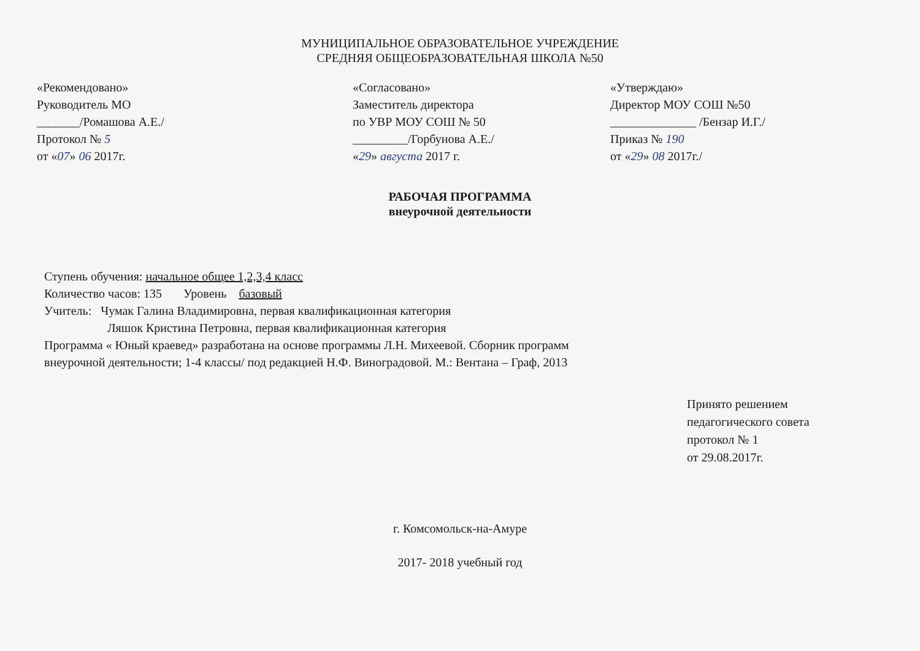МУНИЦИПАЛЬНОЕ ОБРАЗОВАТЕЛЬНОЕ УЧРЕЖДЕНИЕ
СРЕДНЯЯ ОБЩЕОБРАЗОВАТЕЛЬНАЯ ШКОЛА №50
«Рекомендовано»
Руководитель МО
_______/Ромашова А.Е./
Протокол № 5
от «07» 06 2017г.
«Согласовано»
Заместитель директора
по УВР МОУ СОШ № 50
_________/Горбунова А.Е./
«29» августа 2017 г.
«Утверждаю»
Директор МОУ СОШ №50
______________ /Бензар И.Г./
Приказ № 190
от «29» 08 2017г./
РАБОЧАЯ ПРОГРАММА
внеурочной деятельности
Ступень обучения: начальное общее 1,2,3,4 класс
Количество часов: 135 Уровень базовый
Учитель: Чумак Галина Владимировна, первая квалификационная категория
Ляшок Кристина Петровна, первая квалификационная категория
Программа « Юный краевед» разработана на основе программы Л.Н. Михеевой. Сборник программ
внеурочной деятельности; 1-4 классы/ под редакцией Н.Ф. Виноградовой. М.: Вентана – Граф, 2013
Принято решением
педагогического совета
протокол № 1
от 29.08.2017г.
г. Комсомольск-на-Амуре
2017- 2018 учебный год